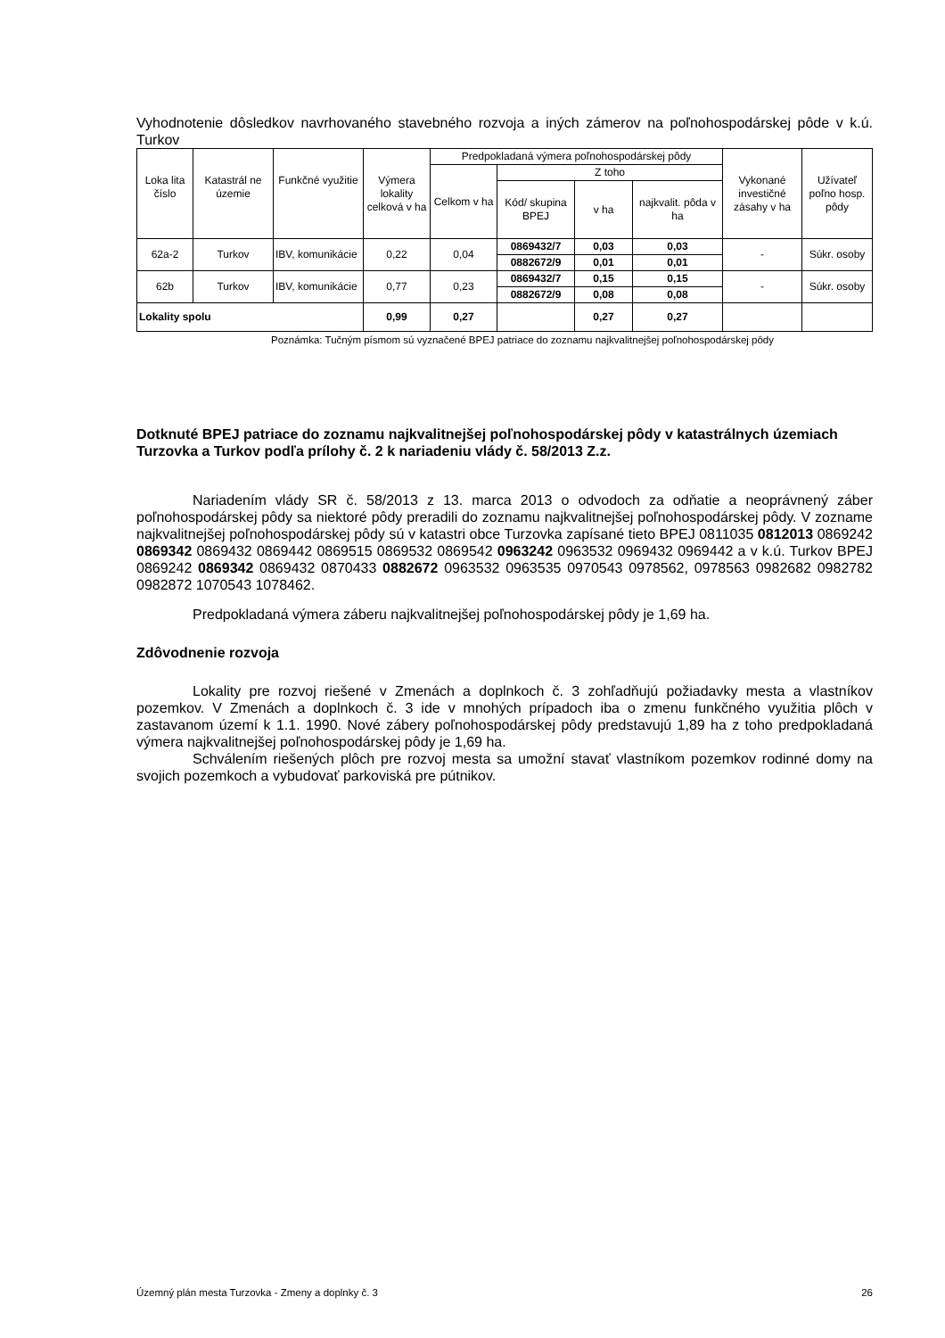Vyhodnotenie dôsledkov navrhovaného stavebného rozvoja a iných zámerov na poľnohospodárskej pôde v k.ú. Turkov
| Loka lita číslo | Katastrál ne územie | Funkčné využitie | Výmera lokality celková v ha | Predpokladaná výmera poľnohospodárskej pôdy | | | | Vykonané investičné zásahy v ha | Užívateľ poľno hosp. pôdy |
| --- | --- | --- | --- | --- | --- | --- | --- | --- | --- |
| | | | | Celkom v ha | Z toho | | | | |
| | | | | | Kód/ skupina BPEJ | v ha | najkvalit. pôda v ha | | |
| 62a-2 | Turkov | IBV, komunikácie | 0,22 | 0,04 | 0869432/7 | 0,03 | 0,03 | - | Súkr. osoby |
| | | | | | 0882672/9 | 0,01 | 0,01 | | |
| 62b | Turkov | IBV, komunikácie | 0,77 | 0,23 | 0869432/7 | 0,15 | 0,15 | - | Súkr. osoby |
| | | | | | 0882672/9 | 0,08 | 0,08 | | |
| Lokality spolu | | | 0,99 | 0,27 | | 0,27 | 0,27 | | |
Poznámka: Tučným písmom sú vyznačené BPEJ patriace do zoznamu najkvalitnejšej poľnohospodárskej pôdy
Dotknuté BPEJ patriace do zoznamu najkvalitnejšej poľnohospodárskej pôdy v katastrálnych územiach Turzovka a Turkov podľa prílohy č. 2 k nariadeniu vlády č. 58/2013 Z.z.
Nariadením vlády SR č. 58/2013 z 13. marca 2013 o odvodoch za odňatie a neoprávnený záber poľnohospodárskej pôdy sa niektoré pôdy preradili do zoznamu najkvalitnejšej poľnohospodárskej pôdy. V zozname najkvalitnejšej poľnohospodárskej pôdy sú v katastri obce Turzovka zapísané tieto BPEJ 0811035 0812013 0869242 0869342 0869432 0869442 0869515 0869532 0869542 0963242 0963532 0969432 0969442 a v k.ú. Turkov BPEJ 0869242 0869342 0869432 0870433 0882672 0963532 0963535 0970543 0978562, 0978563 0982682 0982782 0982872 1070543 1078462.
Predpokladaná výmera záberu najkvalitnejšej poľnohospodárskej pôdy je 1,69 ha.
Zdôvodnenie rozvoja
Lokality pre rozvoj riešené v Zmenách a doplnkoch č. 3 zohľadňujú požiadavky mesta a vlastníkov pozemkov. V Zmenách a doplnkoch č. 3 ide v mnohých prípadoch iba o zmenu funkčného využitia plôch v zastavanom území k 1.1. 1990. Nové zábery poľnohospodárskej pôdy predstavujú 1,89 ha z toho predpokladaná výmera najkvalitnejšej poľnohospodárskej pôdy je 1,69 ha.
Schválením riešených plôch pre rozvoj mesta sa umožní stavať vlastníkom pozemkov rodinné domy na svojich pozemkoch a vybudovať parkoviská pre pútnikov.
Územný plán mesta Turzovka - Zmeny a doplnky č. 3 26